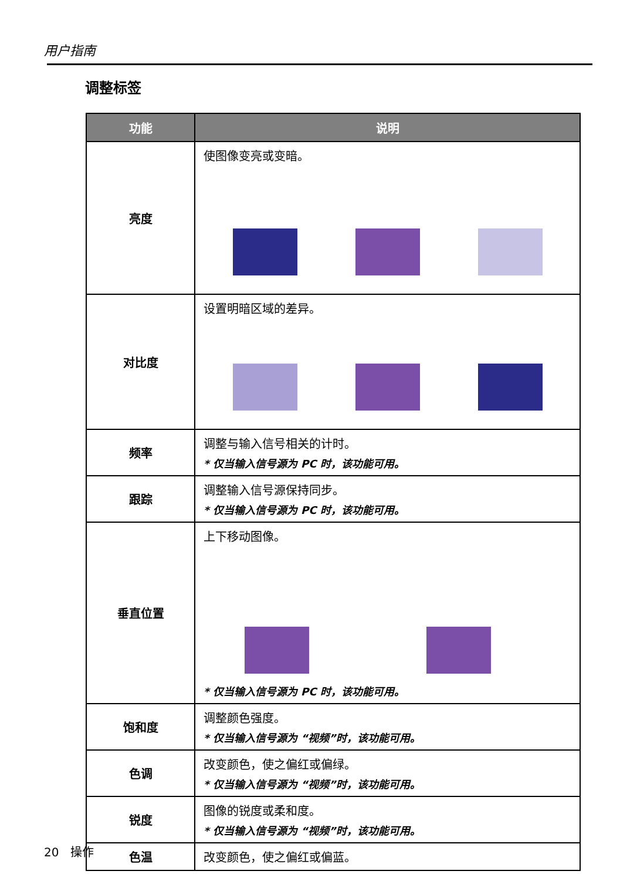用户指南
调整标签
| 功能 | 说明 |
| --- | --- |
| 亮度 | 使图像变亮或变暗。 |
| 对比度 | 设置明暗区域的差异。 |
| 频率 | 调整与输入信号相关的计时。 * 仅当输入信号源为 PC 时，该功能可用。 |
| 跟踪 | 调整输入信号源保持同步。 * 仅当输入信号源为 PC 时，该功能可用。 |
| 垂直位置 | 上下移动图像。 * 仅当输入信号源为 PC 时，该功能可用。 |
| 饱和度 | 调整颜色强度。 * 仅当输入信号源为 “视频”时，该功能可用。 |
| 色调 | 改变颜色，使之偏红或偏绿。 * 仅当输入信号源为 “视频”时，该功能可用。 |
| 锐度 | 图像的锐度或柔和度。 * 仅当输入信号源为 “视频”时，该功能可用。 |
| 色温 | 改变颜色，使之偏红或偏蓝。 |
20 操作